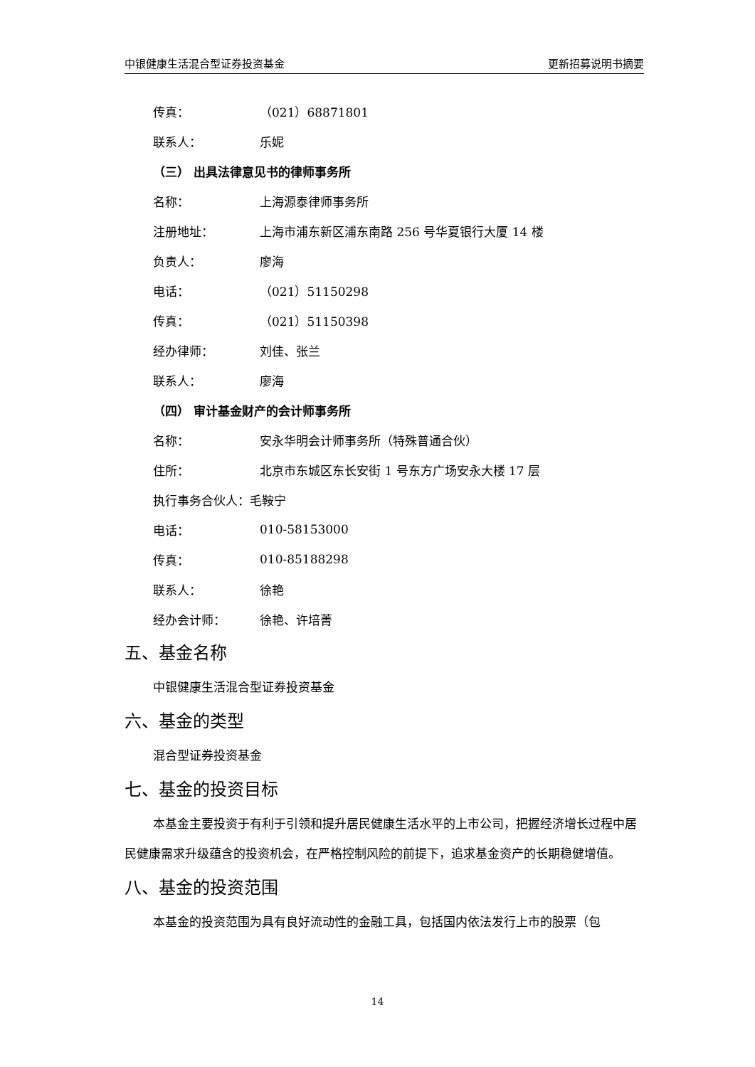中银健康生活混合型证券投资基金 更新招募说明书摘要
传真： （021）68871801
联系人： 乐妮
（三） 出具法律意见书的律师事务所
名称： 上海源泰律师事务所
注册地址： 上海市浦东新区浦东南路 256 号华夏银行大厦 14 楼
负责人： 廖海
电话： （021）51150298
传真： （021）51150398
经办律师： 刘佳、张兰
联系人： 廖海
（四） 审计基金财产的会计师事务所
名称： 安永华明会计师事务所（特殊普通合伙）
住所： 北京市东城区东长安街 1 号东方广场安永大楼 17 层
执行事务合伙人： 毛鞍宁
电话： 010-58153000
传真： 010-85188298
联系人： 徐艳
经办会计师： 徐艳、许培菁
五、基金名称
中银健康生活混合型证券投资基金
六、基金的类型
混合型证券投资基金
七、基金的投资目标
本基金主要投资于有利于引领和提升居民健康生活水平的上市公司，把握经济增长过程中居民健康需求升级蕴含的投资机会，在严格控制风险的前提下，追求基金资产的长期稳健增值。
八、基金的投资范围
本基金的投资范围为具有良好流动性的金融工具，包括国内依法发行上市的股票（包
14